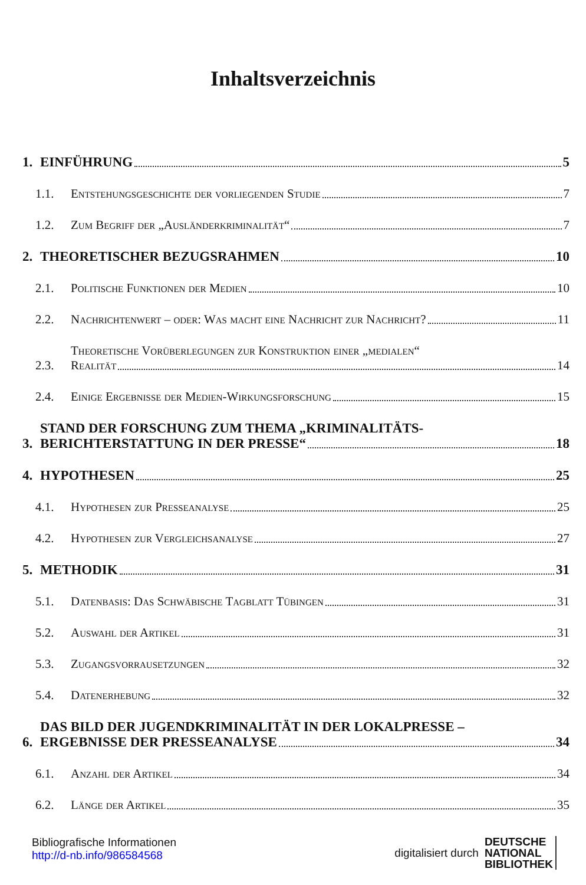Inhaltsverzeichnis
1.
EINFÜHRUNG 5
1.1.
Entstehungsgeschichte der vorliegenden Studie 7
1.2.
Zum Begriff der „Ausländerkriminalität“ 7
2.
THEORETISCHER BEZUGSRAHMEN 10
2.1.
Politische Funktionen der Medien 10
2.2.
Nachrichtenwert – oder: Was macht eine Nachricht zur Nachricht? 11
2.3.
Theoretische Vorüberlegungen zur Konstruktion einer „medialen“
Realität 14
2.4.
Einige Ergebnisse der Medien-Wirkungsforschung 15
3.
STAND DER FORSCHUNG ZUM THEMA „KRIMINALITÄTS-
BERICHTERSTATTUNG IN DER PRESSE“ 18
4.
HYPOTHESEN 25
4.1.
Hypothesen zur Presseanalyse 25
4.2.
Hypothesen zur Vergleichsanalyse 27
5.
METHODIK 31
5.1.
Datenbasis: Das Schwäbische Tagblatt Tübingen 31
5.2.
Auswahl der Artikel 31
5.3.
Zugangsvorrausetzungen 32
5.4.
Datenerhebung 32
6.
DAS BILD DER JUGENDKRIMINALITÄT IN DER LOKALPRESSE –
ERGEBNISSE DER PRESSEANALYSE 34
6.1.
Anzahl der Artikel 34
6.2.
Länge der Artikel 35
Bibliografische Informationen
http://d-nb.info/986584568
digitalisiert durch
DEUTSCHE
NATIONAL
BIBLIOTHEK